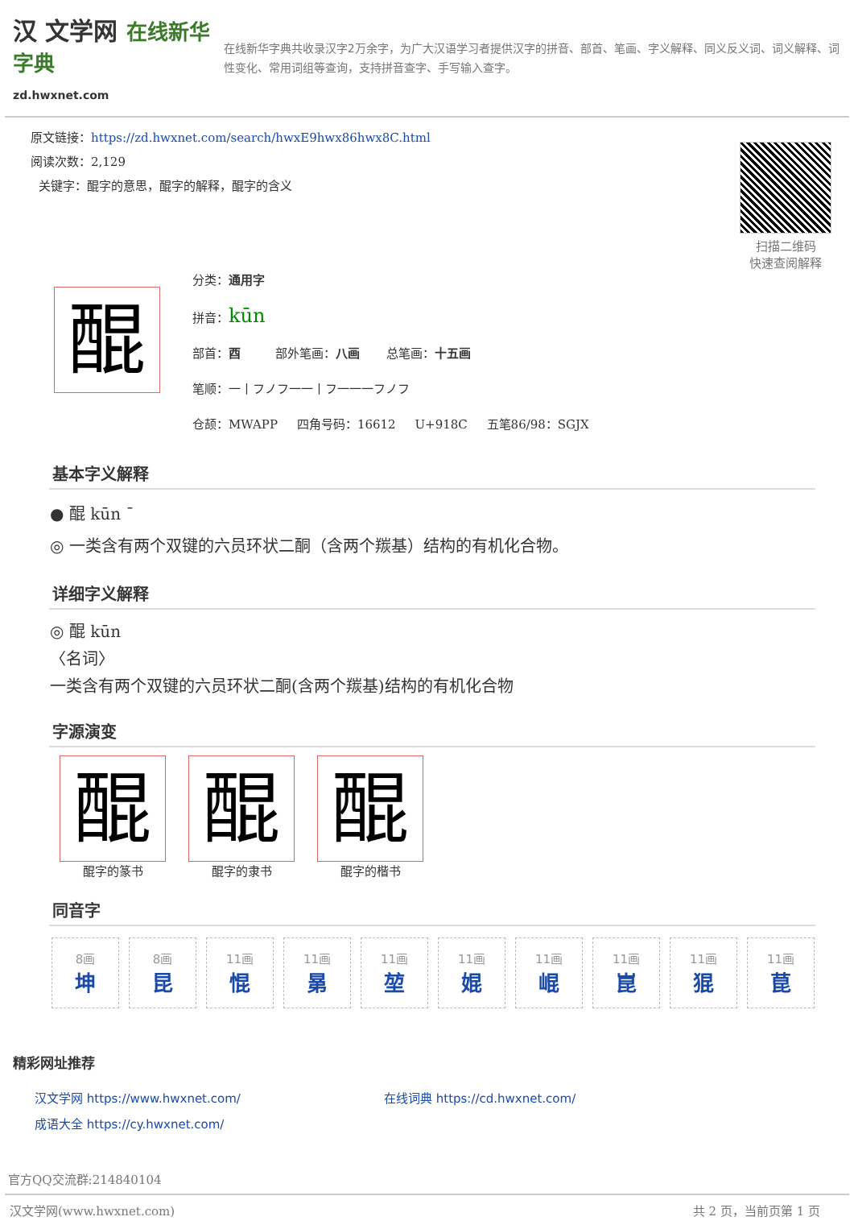汉 文学网 在线新华字典
zd.hwxnet.com
在线新华字典共收录汉字2万余字，为广大汉语学习者提供汉字的拼音、部首、笔画、字义解释、同义反义词、词义解释、词性变化、常用词组等查询，支持拼音查字、手写输入查字。
扫描二维码
快速查阅解释
原文链接：https://zd.hwxnet.com/search/hwxE9hwx86hwx8C.html
阅读次数：2,129
关键字：醌字的意思，醌字的解释，醌字的含义
醌
分类：通用字
拼音：kūn
部首：酉 部外笔画：八画 总笔画：十五画
笔顺：一丨フノフ一一丨フ一一一フノフ
仓颉：MWAPP 四角号码：16612 U+918C 五笔86/98：SGJX
基本字义解释
● 醌 kūn ˉ
◎ 一类含有两个双键的六员环状二酮（含两个羰基）结构的有机化合物。
详细字义解释
◎ 醌 kūn
〈名词〉
一类含有两个双键的六员环状二酮(含两个羰基)结构的有机化合物
字源演变
醌
醌字的篆书
醌
醌字的隶书
醌
醌字的楷书
同音字
| 8画 坤 | 8画 昆 | 11画 惃 | 11画 晜 | 11画 堃 | 11画 婫 | 11画 崐 | 11画 崑 | 11画 猑 | 11画 菎 |
精彩网址推荐
| 汉文学网 https://www.hwxnet.com/ | 在线词典 https://cd.hwxnet.com/ |
| 成语大全 https://cy.hwxnet.com/ | |
官方QQ交流群:214840104
汉文学网(www.hwxnet.com) 共 2 页，当前页第 1 页